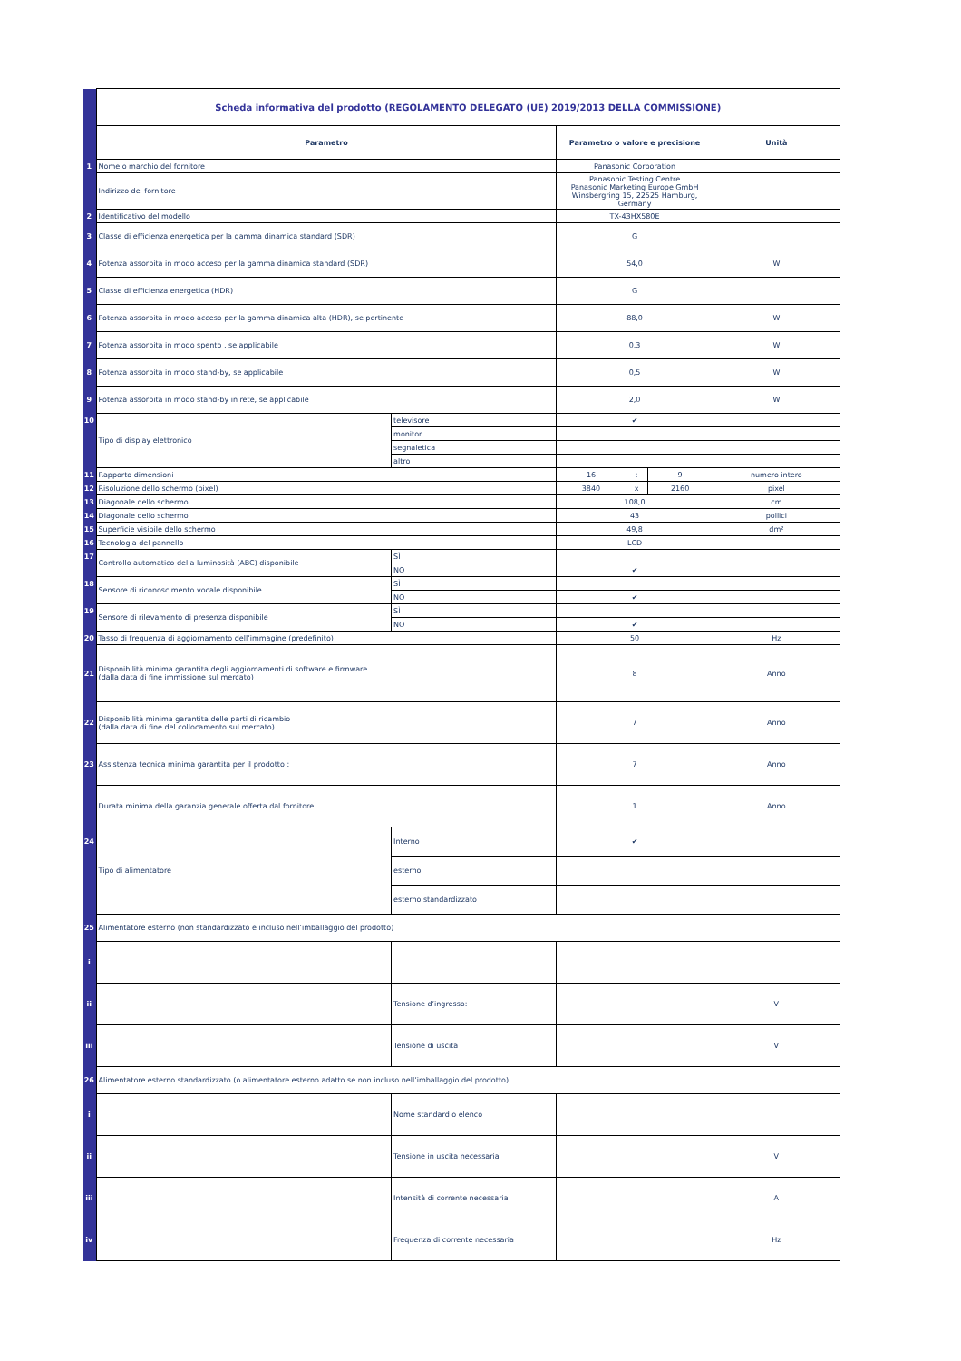| | Scheda informativa del prodotto (REGOLAMENTO DELEGATO (UE) 2019/2013 DELLA COMMISSIONE) | | | | | |
| | Parametro | | Parametro o valore e precisione | | | Unità |
| 1 | Nome o marchio del fornitore | | Panasonic Corporation | | | |
| | Indirizzo del fornitore | | Panasonic Testing Centre Panasonic Marketing Europe GmbH Winsbergring 15, 22525 Hamburg, Germany | | | |
| 2 | Identificativo del modello | | TX-43HX580E | | | |
| 3 | Classe di efficienza energetica per la gamma dinamica standard (SDR) | | G | | | |
| 4 | Potenza assorbita in modo acceso per la gamma dinamica standard (SDR) | | 54,0 | | | W |
| 5 | Classe di efficienza energetica (HDR) | | G | | | |
| 6 | Potenza assorbita in modo acceso per la gamma dinamica alta (HDR), se pertinente | | 88,0 | | | W |
| 7 | Potenza assorbita in modo spento , se applicabile | | 0,3 | | | W |
| 8 | Potenza assorbita in modo stand-by, se applicabile | | 0,5 | | | W |
| 9 | Potenza assorbita in modo stand-by in rete, se applicabile | | 2,0 | | | W |
| 10 | Tipo di display elettronico | televisore | ✔ | | | |
| | | monitor | | | | |
| | | segnaletica | | | | |
| | | altro | | | | |
| 11 | Rapporto dimensioni | | 16 | : | 9 | numero intero |
| 12 | Risoluzione dello schermo (pixel) | | 3840 | x | 2160 | pixel |
| 13 | Diagonale dello schermo | | 108,0 | | | cm |
| 14 | Diagonale dello schermo | | 43 | | | pollici |
| 15 | Superficie visibile dello schermo | | 49,8 | | | dm² |
| 16 | Tecnologia del pannello | | LCD | | | |
| 17 | Controllo automatico della luminosità (ABC) disponibile | SÌ | | | | |
| | | NO | ✔ | | | |
| 18 | Sensore di riconoscimento vocale disponibile | SÌ | | | | |
| | | NO | ✔ | | | |
| 19 | Sensore di rilevamento di presenza disponibile | SÌ | | | | |
| | | NO | ✔ | | | |
| 20 | Tasso di frequenza di aggiornamento dell’immagine (predefinito) | | 50 | | | Hz |
| 21 | Disponibilità minima garantita degli aggiornamenti di software e firmware (dalla data di fine immissione sul mercato) | | 8 | | | Anno |
| 22 | Disponibilità minima garantita delle parti di ricambio (dalla data di fine del collocamento sul mercato) | | 7 | | | Anno |
| 23 | Assistenza tecnica minima garantita per il prodotto : | | 7 | | | Anno |
| | Durata minima della garanzia generale offerta dal fornitore | | 1 | | | Anno |
| 24 | Tipo di alimentatore | Interno | ✔ | | | |
| | | esterno | | | | |
| | | esterno standardizzato | | | | |
| 25 | Alimentatore esterno (non standardizzato e incluso nell’imballaggio del prodotto) | | | | | |
| i | | | | | | |
| ii | | Tensione d’ingresso: | | | | V |
| iii | | Tensione di uscita | | | | V |
| 26 | Alimentatore esterno standardizzato (o alimentatore esterno adatto se non incluso nell’imballaggio del prodotto) | | | | | |
| i | | Nome standard o elenco | | | | |
| ii | | Tensione in uscita necessaria | | | | V |
| iii | | Intensità di corrente necessaria | | | | A |
| iv | | Frequenza di corrente necessaria | | | | Hz |